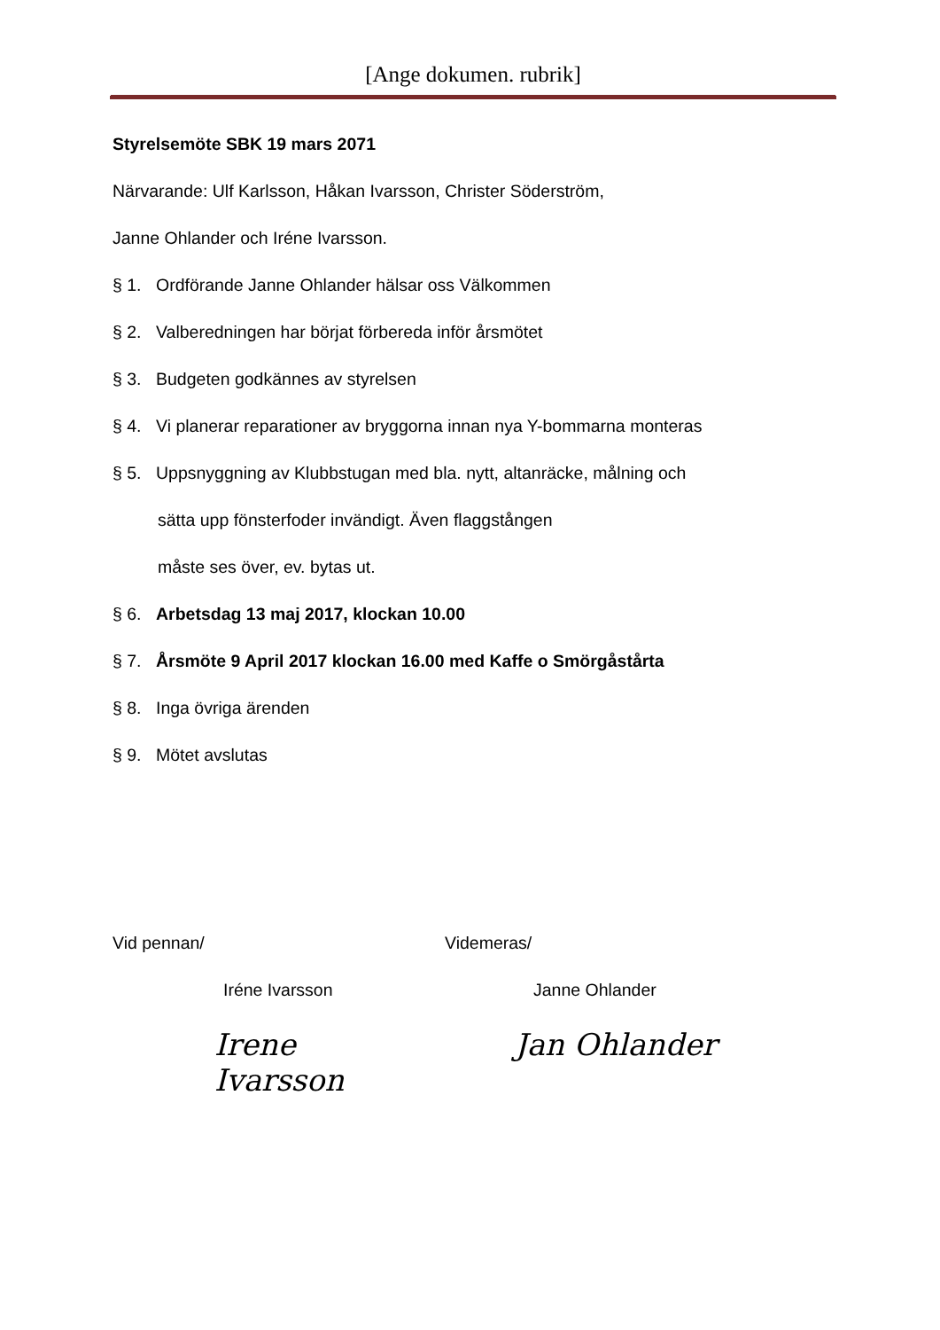[Ange dokumen. rubrik]
Styrelsemöte SBK 19 mars 2071
Närvarande: Ulf Karlsson, Håkan Ivarsson, Christer Söderström,
Janne Ohlander och Iréne Ivarsson.
§ 1. Ordförande Janne Ohlander hälsar oss Välkommen
§ 2. Valberedningen har börjat förbereda inför årsmötet
§ 3. Budgeten godkännes av styrelsen
§ 4. Vi planerar reparationer av bryggorna innan nya Y-bommarna monteras
§ 5. Uppsnyggning av Klubbstugan med bla. nytt, altanräcke, målning och
sätta upp fönsterfoder invändigt. Även flaggstången
måste ses över, ev. bytas ut.
§ 6. Arbetsdag 13 maj 2017, klockan 10.00
§ 7. Årsmöte 9 April 2017 klockan 16.00 med Kaffe o Smörgåstårta
§ 8. Inga övriga ärenden
§ 9. Mötet avslutas
Vid pennan/ Videmeras/
Iréne Ivarsson Janne Ohlander
Irene Ivarsson
Jan Ohlander